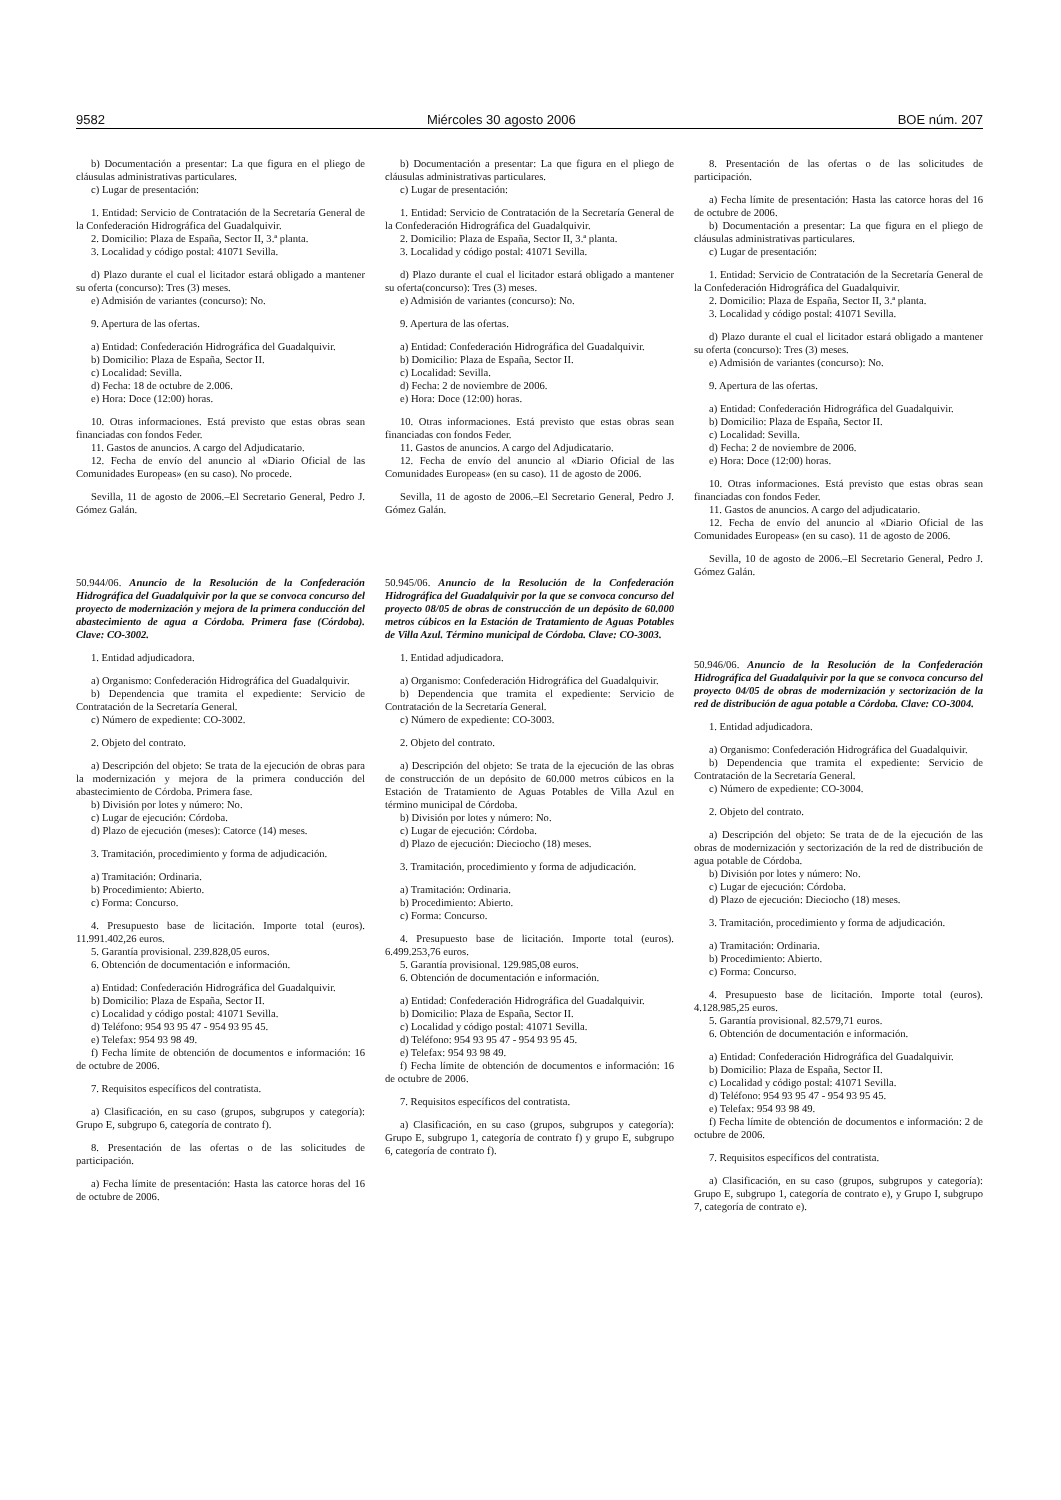9582 Miércoles 30 agosto 2006 BOE núm. 207
b) Documentación a presentar: La que figura en el pliego de cláusulas administrativas particulares.
c) Lugar de presentación:
1. Entidad: Servicio de Contratación de la Secretaría General de la Confederación Hidrográfica del Guadalquivir.
2. Domicilio: Plaza de España, Sector II, 3.ª planta.
3. Localidad y código postal: 41071 Sevilla.
d) Plazo durante el cual el licitador estará obligado a mantener su oferta (concurso): Tres (3) meses.
e) Admisión de variantes (concurso): No.
9. Apertura de las ofertas.
a) Entidad: Confederación Hidrográfica del Guadalquivir.
b) Domicilio: Plaza de España, Sector II.
c) Localidad: Sevilla.
d) Fecha: 18 de octubre de 2.006.
e) Hora: Doce (12:00) horas.
10. Otras informaciones. Está previsto que estas obras sean financiadas con fondos Feder.
11. Gastos de anuncios. A cargo del Adjudicatario.
12. Fecha de envío del anuncio al «Diario Oficial de las Comunidades Europeas» (en su caso). No procede.
Sevilla, 11 de agosto de 2006.–El Secretario General, Pedro J. Gómez Galán.
50.944/06. Anuncio de la Resolución de la Confederación Hidrográfica del Guadalquivir por la que se convoca concurso del proyecto de modernización y mejora de la primera conducción del abastecimiento de agua a Córdoba. Primera fase (Córdoba). Clave: CO-3002.
1. Entidad adjudicadora.
a) Organismo: Confederación Hidrográfica del Guadalquivir.
b) Dependencia que tramita el expediente: Servicio de Contratación de la Secretaría General.
c) Número de expediente: CO-3002.
2. Objeto del contrato.
a) Descripción del objeto: Se trata de la ejecución de obras para la modernización y mejora de la primera conducción del abastecimiento de Córdoba. Primera fase.
b) División por lotes y número: No.
c) Lugar de ejecución: Córdoba.
d) Plazo de ejecución (meses): Catorce (14) meses.
3. Tramitación, procedimiento y forma de adjudicación.
a) Tramitación: Ordinaria.
b) Procedimiento: Abierto.
c) Forma: Concurso.
4. Presupuesto base de licitación. Importe total (euros). 11.991.402,26 euros.
5. Garantía provisional. 239.828,05 euros.
6. Obtención de documentación e información.
a) Entidad: Confederación Hidrográfica del Guadalquivir.
b) Domicilio: Plaza de España, Sector II.
c) Localidad y código postal: 41071 Sevilla.
d) Teléfono: 954 93 95 47 - 954 93 95 45.
e) Telefax: 954 93 98 49.
f) Fecha límite de obtención de documentos e información: 16 de octubre de 2006.
7. Requisitos específicos del contratista.
a) Clasificación, en su caso (grupos, subgrupos y categoría): Grupo E, subgrupo 6, categoría de contrato f).
8. Presentación de las ofertas o de las solicitudes de participación.
a) Fecha límite de presentación: Hasta las catorce horas del 16 de octubre de 2006.
b) Documentación a presentar: La que figura en el pliego de cláusulas administrativas particulares.
c) Lugar de presentación:
1. Entidad: Servicio de Contratación de la Secretaría General de la Confederación Hidrográfica del Guadalquivir.
2. Domicilio: Plaza de España, Sector II, 3.ª planta.
3. Localidad y código postal: 41071 Sevilla.
d) Plazo durante el cual el licitador estará obligado a mantener su oferta(concurso): Tres (3) meses.
e) Admisión de variantes (concurso): No.
9. Apertura de las ofertas.
a) Entidad: Confederación Hidrográfica del Guadalquivir.
b) Domicilio: Plaza de España, Sector II.
c) Localidad: Sevilla.
d) Fecha: 2 de noviembre de 2006.
e) Hora: Doce (12:00) horas.
10. Otras informaciones. Está previsto que estas obras sean financiadas con fondos Feder.
11. Gastos de anuncios. A cargo del Adjudicatario.
12. Fecha de envío del anuncio al «Diario Oficial de las Comunidades Europeas» (en su caso). 11 de agosto de 2006.
Sevilla, 11 de agosto de 2006.–El Secretario General, Pedro J. Gómez Galán.
50.945/06. Anuncio de la Resolución de la Confederación Hidrográfica del Guadalquivir por la que se convoca concurso del proyecto 08/05 de obras de construcción de un depósito de 60.000 metros cúbicos en la Estación de Tratamiento de Aguas Potables de Villa Azul. Término municipal de Córdoba. Clave: CO-3003.
1. Entidad adjudicadora.
a) Organismo: Confederación Hidrográfica del Guadalquivir.
b) Dependencia que tramita el expediente: Servicio de Contratación de la Secretaría General.
c) Número de expediente: CO-3003.
2. Objeto del contrato.
a) Descripción del objeto: Se trata de la ejecución de las obras de construcción de un depósito de 60.000 metros cúbicos en la Estación de Tratamiento de Aguas Potables de Villa Azul en término municipal de Córdoba.
b) División por lotes y número: No.
c) Lugar de ejecución: Córdoba.
d) Plazo de ejecución: Dieciocho (18) meses.
3. Tramitación, procedimiento y forma de adjudicación.
a) Tramitación: Ordinaria.
b) Procedimiento: Abierto.
c) Forma: Concurso.
4. Presupuesto base de licitación. Importe total (euros). 6.499.253,76 euros.
5. Garantía provisional. 129.985,08 euros.
6. Obtención de documentación e información.
a) Entidad: Confederación Hidrográfica del Guadalquivir.
b) Domicilio: Plaza de España, Sector II.
c) Localidad y código postal: 41071 Sevilla.
d) Teléfono: 954 93 95 47 - 954 93 95 45.
e) Telefax: 954 93 98 49.
f) Fecha límite de obtención de documentos e información: 16 de octubre de 2006.
7. Requisitos específicos del contratista.
a) Clasificación, en su caso (grupos, subgrupos y categoría): Grupo E, subgrupo 1, categoría de contrato f) y grupo E, subgrupo 6, categoría de contrato f).
8. Presentación de las ofertas o de las solicitudes de participación.
a) Fecha límite de presentación: Hasta las catorce horas del 16 de octubre de 2006.
b) Documentación a presentar: La que figura en el pliego de cláusulas administrativas particulares.
c) Lugar de presentación:
1. Entidad: Servicio de Contratación de la Secretaría General de la Confederación Hidrográfica del Guadalquivir.
2. Domicilio: Plaza de España, Sector II, 3.ª planta.
3. Localidad y código postal: 41071 Sevilla.
d) Plazo durante el cual el licitador estará obligado a mantener su oferta (concurso): Tres (3) meses.
e) Admisión de variantes (concurso): No.
9. Apertura de las ofertas.
a) Entidad: Confederación Hidrográfica del Guadalquivir.
b) Domicilio: Plaza de España, Sector II.
c) Localidad: Sevilla.
d) Fecha: 2 de noviembre de 2006.
e) Hora: Doce (12:00) horas.
10. Otras informaciones. Está previsto que estas obras sean financiadas con fondos Feder.
11. Gastos de anuncios. A cargo del adjudicatario.
12. Fecha de envío del anuncio al «Diario Oficial de las Comunidades Europeas» (en su caso). 11 de agosto de 2006.
Sevilla, 10 de agosto de 2006.–El Secretario General, Pedro J. Gómez Galán.
50.946/06. Anuncio de la Resolución de la Confederación Hidrográfica del Guadalquivir por la que se convoca concurso del proyecto 04/05 de obras de modernización y sectorización de la red de distribución de agua potable a Córdoba. Clave: CO-3004.
1. Entidad adjudicadora.
a) Organismo: Confederación Hidrográfica del Guadalquivir.
b) Dependencia que tramita el expediente: Servicio de Contratación de la Secretaría General.
c) Número de expediente: CO-3004.
2. Objeto del contrato.
a) Descripción del objeto: Se trata de de la ejecución de las obras de modernización y sectorización de la red de distribución de agua potable de Córdoba.
b) División por lotes y número: No.
c) Lugar de ejecución: Córdoba.
d) Plazo de ejecución: Dieciocho (18) meses.
3. Tramitación, procedimiento y forma de adjudicación.
a) Tramitación: Ordinaria.
b) Procedimiento: Abierto.
c) Forma: Concurso.
4. Presupuesto base de licitación. Importe total (euros). 4.128.985,25 euros.
5. Garantía provisional. 82.579,71 euros.
6. Obtención de documentación e información.
a) Entidad: Confederación Hidrográfica del Guadalquivir.
b) Domicilio: Plaza de España, Sector II.
c) Localidad y código postal: 41071 Sevilla.
d) Teléfono: 954 93 95 47 - 954 93 95 45.
e) Telefax: 954 93 98 49.
f) Fecha límite de obtención de documentos e información: 2 de octubre de 2006.
7. Requisitos específicos del contratista.
a) Clasificación, en su caso (grupos, subgrupos y categoría): Grupo E, subgrupo 1, categoría de contrato e), y Grupo I, subgrupo 7, categoría de contrato e).